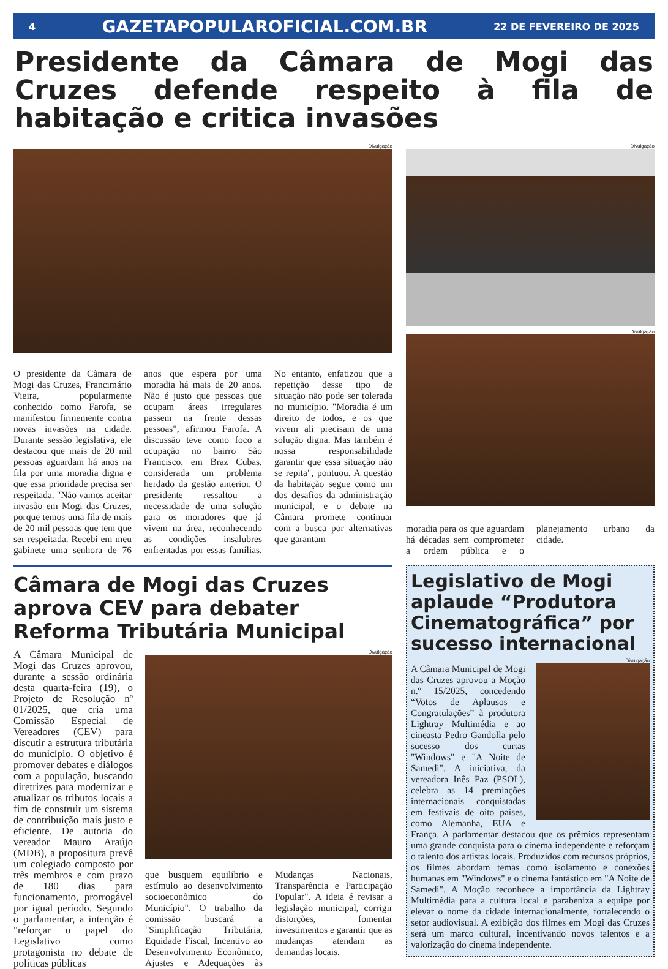4 GAZETAPOPULAROFICIAL.COM.BR 22 DE FEVEREIRO DE 2025
Presidente da Câmara de Mogi das Cruzes defende respeito à fila de habitação e critica invasões
Divulgação
O presidente da Câmara de Mogi das Cruzes, Francimário Vieira, popularmente conhecido como Farofa, se manifestou firmemente contra novas invasões na cidade. Durante sessão legislativa, ele destacou que mais de 20 mil pessoas aguardam há anos na fila por uma moradia digna e que essa prioridade precisa ser respeitada. "Não vamos aceitar invasão em Mogi das Cruzes, porque temos uma fila de mais de 20 mil pessoas que tem que ser respeitada. Recebi em meu gabinete uma senhora de 76 anos que espera por uma moradia há mais de 20 anos. Não é justo que pessoas que ocupam áreas irregulares passem na frente dessas pessoas", afirmou Farofa. A discussão teve como foco a ocupação no bairro São Francisco, em Braz Cubas, considerada um problema herdado da gestão anterior. O presidente ressaltou a necessidade de uma solução para os moradores que já vivem na área, reconhecendo as condições insalubres enfrentadas por essas famílias. No entanto, enfatizou que a repetição desse tipo de situação não pode ser tolerada no município. "Moradia é um direito de todos, e os que vivem ali precisam de uma solução digna. Mas também é nossa responsabilidade garantir que essa situação não se repita", pontuou. A questão da habitação segue como um dos desafios da administração municipal, e o debate na Câmara promete continuar com a busca por alternativas que garantam
Divulgação
Divulgação
moradia para os que aguardam há décadas sem comprometer a ordem pública e o planejamento urbano da cidade.
Câmara de Mogi das Cruzes aprova CEV para debater Reforma Tributária Municipal
A Câmara Municipal de Mogi das Cruzes aprovou, durante a sessão ordinária desta quarta-feira (19), o Projeto de Resolução nº 01/2025, que cria uma Comissão Especial de Vereadores (CEV) para discutir a estrutura tributária do município. O objetivo é promover debates e diálogos com a população, buscando diretrizes para modernizar e atualizar os tributos locais a fim de construir um sistema de contribuição mais justo e eficiente. De autoria do vereador Mauro Araújo (MDB), a propositura prevê um colegiado composto por três membros e com prazo de 180 dias para funcionamento, prorrogável por igual período. Segundo o parlamentar, a intenção é "reforçar o papel do Legislativo como protagonista no debate de políticas públicas
Divulgação
que busquem equilíbrio e estímulo ao desenvolvimento socioeconômico do Município". O trabalho da comissão buscará a "Simplificação Tributária, Equidade Fiscal, Incentivo ao Desenvolvimento Econômico, Ajustes e Adequações às Mudanças Nacionais, Transparência e Participação Popular". A ideia é revisar a legislação municipal, corrigir distorções, fomentar investimentos e garantir que as mudanças atendam as demandas locais.
Legislativo de Mogi aplaude “Produtora Cinematográfica” por sucesso internacional
Divulgação
A Câmara Municipal de Mogi das Cruzes aprovou a Moção n.º 15/2025, concedendo “Votos de Aplausos e Congratulações” à produtora Lightray Multimédia e ao cineasta Pedro Gandolla pelo sucesso dos curtas "Windows" e "A Noite de Samedi". A iniciativa, da vereadora Inês Paz (PSOL), celebra as 14 premiações internacionais conquistadas em festivais de oito países, como Alemanha, EUA e França. A parlamentar destacou que os prêmios representam uma grande conquista para o cinema independente e reforçam o talento dos artistas locais. Produzidos com recursos próprios, os filmes abordam temas como isolamento e conexões humanas em "Windows" e o cinema fantástico em "A Noite de Samedi". A Moção reconhece a importância da Lightray Multimédia para a cultura local e parabeniza a equipe por elevar o nome da cidade internacionalmente, fortalecendo o setor audiovisual. A exibição dos filmes em Mogi das Cruzes será um marco cultural, incentivando novos talentos e a valorização do cinema independente.